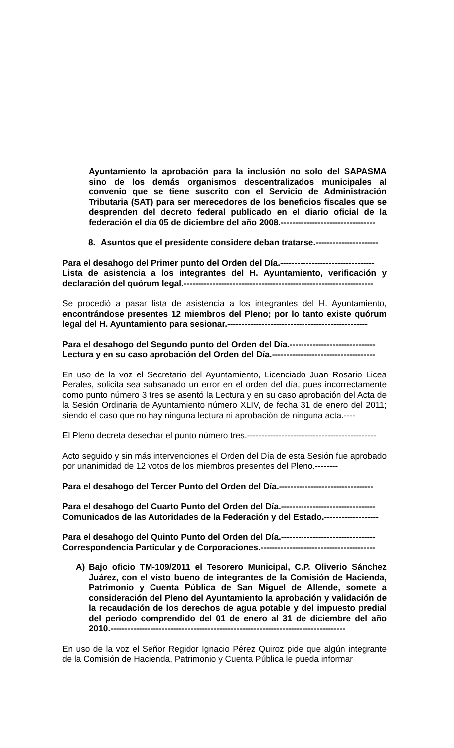Ayuntamiento la aprobación para la inclusión no solo del SAPASMA sino de los demás organismos descentralizados municipales al convenio que se tiene suscrito con el Servicio de Administración Tributaria (SAT) para ser merecedores de los beneficios fiscales que se desprenden del decreto federal publicado en el diario oficial de la federación el día 05 de diciembre del año 2008.---------------------------------
8. Asuntos que el presidente considere deban tratarse.----------------------
Para el desahogo del Primer punto del Orden del Día.---------------------------------
Lista de asistencia a los integrantes del H. Ayuntamiento, verificación y declaración del quórum legal.------------------------------------------------------------------
Se procedió a pasar lista de asistencia a los integrantes del H. Ayuntamiento, encontrándose presentes 12 miembros del Pleno; por lo tanto existe quórum legal del H. Ayuntamiento para sesionar.-------------------------------------------------
Para el desahogo del Segundo punto del Orden del Día.------------------------------
Lectura y en su caso aprobación del Orden del Día.------------------------------------
En uso de la voz el Secretario del Ayuntamiento, Licenciado Juan Rosario Licea Perales, solicita sea subsanado un error en el orden del día, pues incorrectamente como punto número 3 tres se asentó la Lectura y en su caso aprobación del Acta de la Sesión Ordinaria de Ayuntamiento número XLIV, de fecha 31 de enero del 2011; siendo el caso que no hay ninguna lectura ni aprobación de ninguna acta.----
El Pleno decreta desechar el punto número tres.---------------------------------------------
Acto seguido y sin más intervenciones el Orden del Día de esta Sesión fue aprobado por unanimidad de 12 votos de los miembros presentes del Pleno.--------
Para el desahogo del Tercer Punto del Orden del Día.---------------------------------
Para el desahogo del Cuarto Punto del Orden del Día.---------------------------------
Comunicados de las Autoridades de la Federación y del Estado.-------------------
Para el desahogo del Quinto Punto del Orden del Día.---------------------------------
Correspondencia Particular y de Corporaciones.----------------------------------------
A) Bajo oficio TM-109/2011 el Tesorero Municipal, C.P. Oliverio Sánchez Juárez, con el visto bueno de integrantes de la Comisión de Hacienda, Patrimonio y Cuenta Pública de San Miguel de Allende, somete a consideración del Pleno del Ayuntamiento la aprobación y validación de la recaudación de los derechos de agua potable y del impuesto predial del periodo comprendido del 01 de enero al 31 de diciembre del año 2010.----------------------------------------------------------------------------------
En uso de la voz el Señor Regidor Ignacio Pérez Quiroz pide que algún integrante de la Comisión de Hacienda, Patrimonio y Cuenta Pública le pueda informar